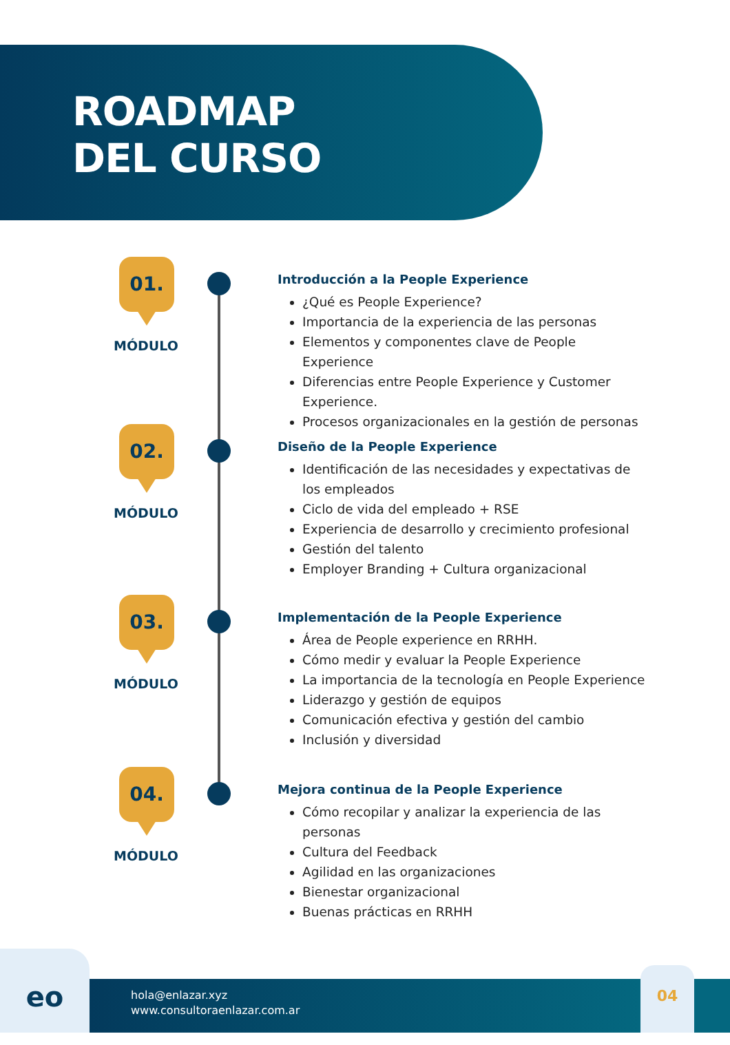ROADMAP
DEL CURSO
01.
MÓDULO
Introducción a la People Experience
¿Qué es People Experience?
Importancia de la experiencia de las personas
Elementos y componentes clave de People Experience
Diferencias entre People Experience y Customer Experience.
Procesos organizacionales en la gestión de personas
02.
MÓDULO
Diseño de la People Experience
Identificación de las necesidades y expectativas de los empleados
Ciclo de vida del empleado + RSE
Experiencia de desarrollo y crecimiento profesional
Gestión del talento
Employer Branding + Cultura organizacional
03.
MÓDULO
Implementación de la People Experience
Área de People experience en RRHH.
Cómo medir y evaluar la People Experience
La importancia de la tecnología en People Experience
Liderazgo y gestión de equipos
Comunicación efectiva y gestión del cambio
Inclusión y diversidad
04.
MÓDULO
Mejora continua de la People Experience
Cómo recopilar y analizar la experiencia de las personas
Cultura del Feedback
Agilidad en las organizaciones
Bienestar organizacional
Buenas prácticas en RRHH
eo
hola@enlazar.xyz
www.consultoraenlazar.com.ar
04